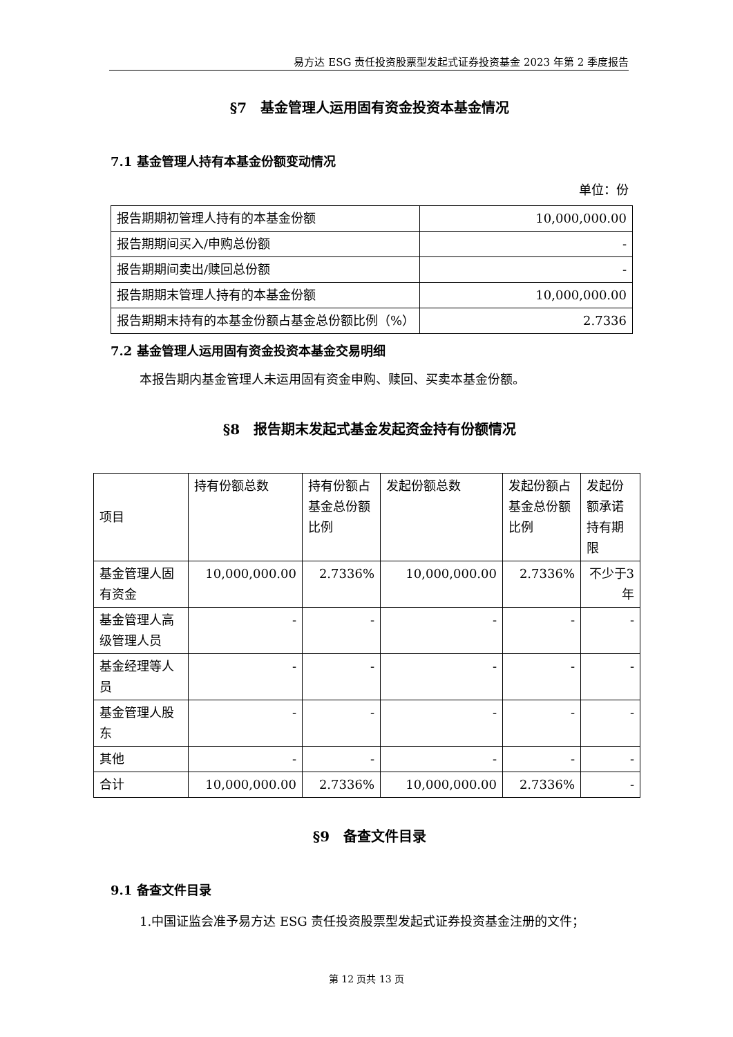易方达 ESG 责任投资股票型发起式证券投资基金 2023 年第 2 季度报告
§7　基金管理人运用固有资金投资本基金情况
7.1 基金管理人持有本基金份额变动情况
单位：份
| 报告期期初管理人持有的本基金份额 | 10,000,000.00 |
| 报告期期间买入/申购总份额 | - |
| 报告期期间卖出/赎回总份额 | - |
| 报告期期末管理人持有的本基金份额 | 10,000,000.00 |
| 报告期期末持有的本基金份额占基金总份额比例（%） | 2.7336 |
7.2 基金管理人运用固有资金投资本基金交易明细
本报告期内基金管理人未运用固有资金申购、赎回、买卖本基金份额。
§8　报告期末发起式基金发起资金持有份额情况
| 项目 | 持有份额总数 | 持有份额占基金总份额比例 | 发起份额总数 | 发起份额占基金总份额比例 | 发起份额承诺持有期限 |
| 基金管理人固有资金 | 10,000,000.00 | 2.7336% | 10,000,000.00 | 2.7336% | 不少于3 年 |
| 基金管理人高级管理人员 | - | - | - | - | - |
| 基金经理等人员 | - | - | - | - | - |
| 基金管理人股东 | - | - | - | - | - |
| 其他 | - | - | - | - | - |
| 合计 | 10,000,000.00 | 2.7336% | 10,000,000.00 | 2.7336% | - |
§9　备查文件目录
9.1 备查文件目录
1.中国证监会准予易方达 ESG 责任投资股票型发起式证券投资基金注册的文件；
第 12 页共 13 页